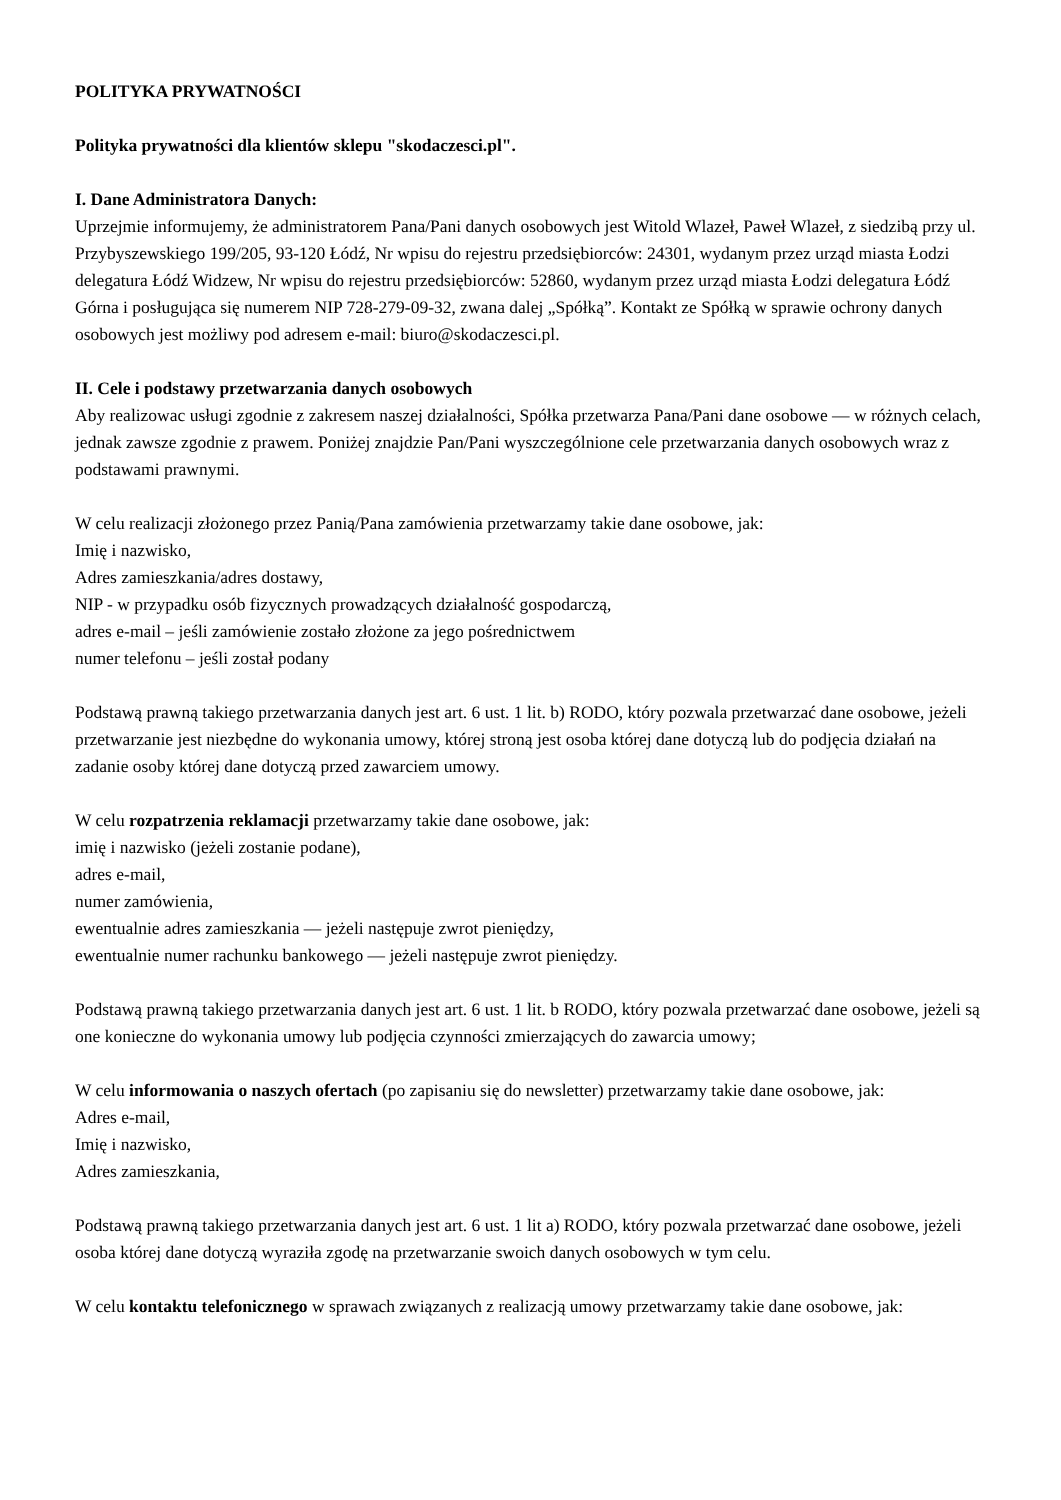POLITYKA PRYWATNOŚCI
Polityka prywatności dla klientów sklepu "skodaczesci.pl".
I. Dane Administratora Danych:
Uprzejmie informujemy, że administratorem Pana/Pani danych osobowych jest Witold Wlazeł, Paweł Wlazeł, z siedzibą przy ul. Przybyszewskiego 199/205, 93-120 Łódź, Nr wpisu do rejestru przedsiębiorców: 24301, wydanym przez urząd miasta Łodzi delegatura Łódź Widzew, Nr wpisu do rejestru przedsiębiorców: 52860, wydanym przez urząd miasta Łodzi delegatura Łódź Górna i posługująca się numerem NIP 728-279-09-32, zwana dalej „Spółką”. Kontakt ze Spółką w sprawie ochrony danych osobowych jest możliwy pod adresem e-mail: biuro@skodaczesci.pl.
II. Cele i podstawy przetwarzania danych osobowych
Aby realizowac usługi zgodnie z zakresem naszej działalności, Spółka przetwarza Pana/Pani dane osobowe — w różnych celach, jednak zawsze zgodnie z prawem. Poniżej znajdzie Pan/Pani wyszczególnione cele przetwarzania danych osobowych wraz z podstawami prawnymi.
W celu realizacji złożonego przez Panią/Pana zamówienia przetwarzamy takie dane osobowe, jak:
Imię i nazwisko,
Adres zamieszkania/adres dostawy,
NIP - w przypadku osób fizycznych prowadzących działalność gospodarczą,
adres e-mail – jeśli zamówienie zostało złożone za jego pośrednictwem
numer telefonu – jeśli został podany
Podstawą prawną takiego przetwarzania danych jest art. 6 ust. 1 lit. b) RODO, który pozwala przetwarzać dane osobowe, jeżeli przetwarzanie jest niezbędne do wykonania umowy, której stroną jest osoba której dane dotyczą lub do podjęcia działań na zadanie osoby której dane dotyczą przed zawarciem umowy.
W celu rozpatrzenia reklamacji przetwarzamy takie dane osobowe, jak:
imię i nazwisko (jeżeli zostanie podane),
adres e-mail,
numer zamówienia,
ewentualnie adres zamieszkania — jeżeli następuje zwrot pieniędzy,
ewentualnie numer rachunku bankowego — jeżeli następuje zwrot pieniędzy.
Podstawą prawną takiego przetwarzania danych jest art. 6 ust. 1 lit. b RODO, który pozwala przetwarzać dane osobowe, jeżeli są one konieczne do wykonania umowy lub podjęcia czynności zmierzających do zawarcia umowy;
W celu informowania o naszych ofertach (po zapisaniu się do newsletter) przetwarzamy takie dane osobowe, jak:
Adres e-mail,
Imię i nazwisko,
Adres zamieszkania,
Podstawą prawną takiego przetwarzania danych jest art. 6 ust. 1 lit a) RODO, który pozwala przetwarzać dane osobowe, jeżeli osoba której dane dotyczą wyraziła zgodę na przetwarzanie swoich danych osobowych w tym celu.
W celu kontaktu telefonicznego w sprawach związanych z realizacją umowy przetwarzamy takie dane osobowe, jak: